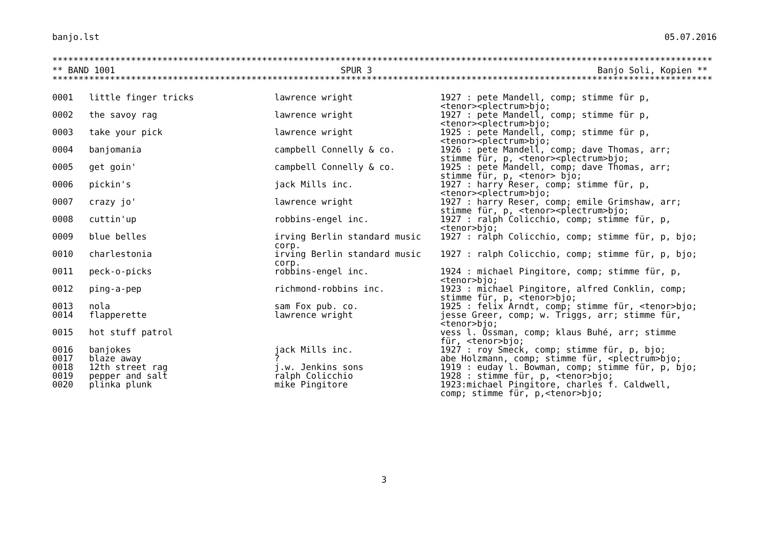banjo.lst 05.07.2016
********************************************************************************************************************************************
** BAND 1001 SPUR 3 Banjo Soli, Kopien **
********************************************************************************************************************************************
| 0001 | little finger tricks | lawrence wright | 1927 : pete Mandell, comp; stimme für p, <tenor><plectrum>bjo; |
| 0002 | the savoy rag | lawrence wright | 1927 : pete Mandell, comp; stimme für p, <tenor><plectrum>bjo; |
| 0003 | take your pick | lawrence wright | 1925 : pete Mandell, comp; stimme für p, <tenor><plectrum>bjo; |
| 0004 | banjomania | campbell Connelly & co. | 1926 : pete Mandell, comp; dave Thomas, arr; stimme für, p, <tenor><plectrum>bjo; |
| 0005 | get goin' | campbell Connelly & co. | 1925 : pete Mandell, comp; dave Thomas, arr; stimme für, p, <tenor> bjo; |
| 0006 | pickin's | jack Mills inc. | 1927 : harry Reser, comp; stimme für, p, <tenor><plectrum>bjo; |
| 0007 | crazy jo' | lawrence wright | 1927 : harry Reser, comp; emile Grimshaw, arr; stimme für, p, <tenor><plectrum>bjo; |
| 0008 | cuttin'up | robbins-engel inc. | 1927 : ralph Colicchio, comp; stimme für, p, <tenor>bjo; |
| 0009 | blue belles | irving Berlin standard music corp. | 1927 : ralph Colicchio, comp; stimme für, p, bjo; |
| 0010 | charlestonia | irving Berlin standard music corp. | 1927 : ralph Colicchio, comp; stimme für, p, bjo; |
| 0011 | peck-o-picks | robbins-engel inc. | 1924 : michael Pingitore, comp; stimme für, p, <tenor>bjo; |
| 0012 | ping-a-pep | richmond-robbins inc. | 1923 : michael Pingitore, alfred Conklin, comp; stimme für, p, <tenor>bjo; |
| 0013 | nola | sam Fox pub. co. | 1925 : felix Arndt, comp; stimme für, <tenor>bjo; |
| 0014 | flapperette | lawrence wright | jesse Greer, comp; w. Triggs, arr; stimme für, <tenor>bjo; |
| 0015 | hot stuff patrol | | vess l. Ossman, comp; klaus Buhé, arr; stimme für, <tenor>bjo; |
| 0016 | banjokes | jack Mills inc. | 1927 : roy Smeck, comp; stimme für, p, bjo; |
| 0017 | blaze away | ? | abe Holzmann, comp; stimme für, <plectrum>bjo; |
| 0018 | 12th street rag | j.w. Jenkins sons | 1919 : euday l. Bowman, comp; stimme für, p, bjo; |
| 0019 | pepper and salt | ralph Colicchio | 1928 : stimme für, p, <tenor>bjo; |
| 0020 | plinka plunk | mike Pingitore | 1923:michael Pingitore, charles f. Caldwell, comp; stimme für, p,<tenor>bjo; |
3